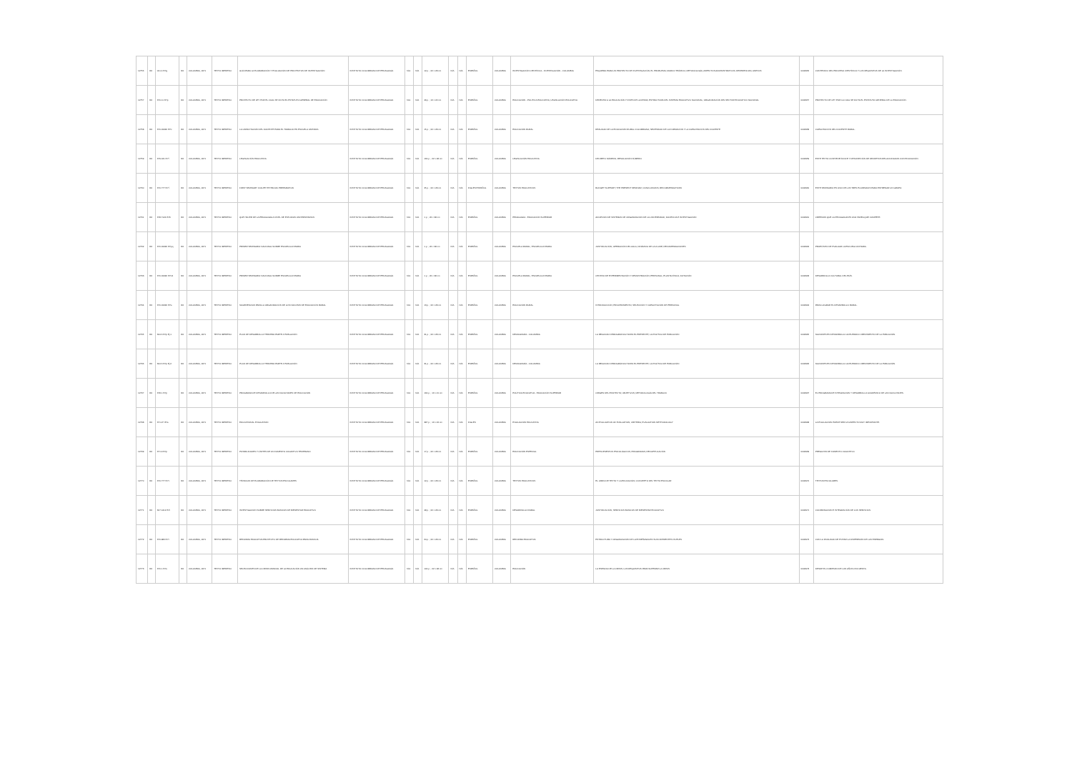| 12756 | R4 | 001.4 I57g | R4 | COLOMBIA, 1971 | TEXTO IMPRESO | GUÍA PARA LA ELABORACIÓN Y EVALUACIÓN DE PROYECTOS DE INVESTIGACIÓN | INSTITUTO COLOMBIANO DE PEDAGOGÍA | N/A | N/A | 12 p. ; 22 x 28 cm | N/A | N/A | ESPAÑOL | COLOMBIA | INVESTIGACIÓN CIENTÍFICA - INVESTIGACIÓN - COLOMBIA | ESQUEMA PARA UN PROYECTO DE INVESTIGACIÓN; EL PROBLEMA; MARCO TEÓRICO; METODOLOGÍA; ASPECTOS ADMINISTRATIVOS; REFERENCIAS; ANEXOS | 0002956 | CONTENIDO DEL PROCESO CIENTÍFICO Y LOS REQUISITOS DE LA INVESTIGACIÓN. |
| 12757 | R4 | 370.11 I57p | R4 | COLOMBIA, 1971 | TEXTO IMPRESO | PROYECTO DE LEY POR EL CUAL SE DICTA EL ESTATUTO GENERAL DE EDUCACIÓN | INSTITUTO COLOMBIANO DE PEDAGOGÍA | N/A | N/A | 49 p. ; 16 x 22 cm | N/A | N/A | ESPAÑOL | COLOMBIA | EDUCACIÓN - POLÍTICA EDUCATIVA; LEGISLACIÓN EDUCATIVA | DERECHO A LA EDUCACIÓN Y FINES DE LA MISMA; ESTRUCTURA DEL SISTEMA EDUCATIVO NACIONAL; ORGANIZACIÓN DEL SECTOR EDUCATIVO NACIONAL | 0002957 | PROYECTO DE LEY POR LA CUAL SE DICTA EL ESTATUTO GENERAL DE LA EDUCACIÓN. |
| 12758 | R4 | 370.19346 I57c | R4 | COLOMBIA, 1971 | TEXTO IMPRESO | LA CAPACITACIÓN DEL DOCENTE PARA EL TRABAJO EN ESCUELA UNITARIA | INSTITUTO COLOMBIANO DE PEDAGOGÍA | N/A | N/A | 15 p. ; 22 x 28 cm | N/A | N/A | ESPAÑOL | COLOMBIA | EDUCACIÓN RURAL | REALIDAD DE LA EDUCACIÓN RURAL COLOMBIANA; NECESIDAD DE LA FORMACIÓN Y LA CAPACITACIÓN DEL DOCENTE | 0002958 | CAPACITACIÓN DEL DOCENTE RURAL. |
| 12759 | R4 | 379.161 I57l | R4 | COLOMBIA, 1971 | TEXTO IMPRESO | LEGISLACIÓN EDUCATIVA | INSTITUTO COLOMBIANO DE PEDAGOGÍA | N/A | N/A | 164 p. ; 22 x 28 cm | N/A | N/A | ESPAÑOL | COLOMBIA | LEGISLACIÓN EDUCATIVA | DECRETO NÚMERO; RESOLUCIÓN NÚMERO | 0002959 | ESTE TEXTO CONTIENE ÍNDICE Y DESCRIPCIÓN DE DECRETOS RELACIONADOS CON EDUCACIÓN. |
| 12760 | R4 | 370.777 I57f | R4 | COLOMBIA, 1971 | TEXTO IMPRESO | FIRST SEMINARY ICOLPE TEXTBOOK PREPARATION | INSTITUTO COLOMBIANO DE PEDAGOGÍA | N/A | N/A | 25 p. ; 22 x 28 cm | N/A | N/A | INGLÉS ESPAÑOL | COLOMBIA | TEXTOS EDUCATIVOS | BUDGET SUPPORT; THE PRESENT SEMINAR; CONCLUSIONS; RECOMMENDATIONS | 0002960 | ESTE SEMINARIO ES UNO DE LOS TRES PLANEADOS PARA ENTRENAR UN GRUPO. |
| 12761 | R4 | 378.7124 I57b | R4 | COLOMBIA, 1971 | TEXTO IMPRESO | QUÉ HACER DE LA PEDAGOGÍA A NIVEL DE ESTUDIOS UNIVERSITARIOS | INSTITUTO COLOMBIANO DE PEDAGOGÍA | N/A | N/A | 1 p. ; 22 x 28 cm | N/A | N/A | ESPAÑOL | COLOMBIA | PEDAGOGÍA - EDUCACIÓN SUPERIOR | ADOPCIÓN DE SISTEMAS DE ORGANIZACIÓN DE LA UNIVERSIDAD; DOCENCIA E INVESTIGACIÓN | 0002961 | CREEMOS QUE LA PEDAGOGÍA ES UNA TAREA QUE COMPETE. |
| 12762 | R4 | 370.19346 I57pq | R4 | COLOMBIA, 1971 | TEXTO IMPRESO | PRIMER SEMINARIO NACIONAL SOBRE ESCUELA UNITARIA | INSTITUTO COLOMBIANO DE PEDAGOGÍA | N/A | N/A | 1 p. ; 22 x 28 cm | N/A | N/A | ESPAÑOL | COLOMBIA | ESCUELA RURAL; ESCUELA UNITARIA | JUSTIFICACIÓN; OPERACIÓN DEL AULA; DINÁMICA DE LA CLASE; RECOMENDACIONES | 0002962 | PROPÓSITO DE EVALUAR LA ESCUELA UNITARIA. |
| 12763 | R4 | 370.19346 I57c2 | R4 | COLOMBIA, 1971 | TEXTO IMPRESO | PRIMER SEMINARIO NACIONAL SOBRE ESCUELA UNITARIA | INSTITUTO COLOMBIANO DE PEDAGOGÍA | N/A | N/A | 1 p. ; 22 x 28 cm | N/A | N/A | ESPAÑOL | COLOMBIA | ESCUELA RURAL; ESCUELA UNITARIA | CENTRO DE EXPERIMENTACIÓN Y DEMOSTRACIÓN; PERSONAL; PLANTA FÍSICA; DOTACIÓN | 0002963 | DESARROLLO CULTURAL DEL PAÍS. |
| 12764 | R4 | 370.19346 I57s | R4 | COLOMBIA, 1971 | TEXTO IMPRESO | SUGERENCIAS PARA LA ORGANIZACIÓN DE LOS NÚCLEOS DE EDUCACIÓN RURAL | INSTITUTO COLOMBIANO DE PEDAGOGÍA | N/A | N/A | 13 p. ; 22 x 28 cm | N/A | N/A | ESPAÑOL | COLOMBIA | EDUCACIÓN RURAL | INTRODUCCIÓN; PROCEDIMIENTO; SELECCIÓN Y CAPACITACIÓN DE PERSONAL | 0002964 | PARA LOGRAR EL DESARROLLO RURAL. |
| 12765 | R4 | 304.6 I57p Ej.1 | R4 | COLOMBIA, 1971 | TEXTO IMPRESO | PLAN DE DESARROLLO TERCERA PARTE 4 POBLACIÓN | INSTITUTO COLOMBIANO DE PEDAGOGÍA | N/A | N/A | 31 p. ; 22 x 28 cm | N/A | N/A | ESPAÑOL | COLOMBIA | DEMOGRAFÍA - COLOMBIA | LA REALIDAD DEMOGRÁFICA HASTA EL PRESENTE; LA POLÍTICA DE POBLACIÓN | 0002965 | NACIONES EN DESARROLLO: ACELERADO CRECIMIENTO DE LA POBLACIÓN. |
| 12766 | R4 | 304.6 I57p Ej.2 | R4 | COLOMBIA, 1971 | TEXTO IMPRESO | PLAN DE DESARROLLO TERCERA PARTE 4 POBLACIÓN | INSTITUTO COLOMBIANO DE PEDAGOGÍA | N/A | N/A | 31 p. ; 22 x 28 cm | N/A | N/A | ESPAÑOL | COLOMBIA | DEMOGRAFÍA - COLOMBIA | LA REALIDAD DEMOGRÁFICA HASTA EL PRESENTE; LA POLÍTICA DE POBLACIÓN | 0002966 | NACIONES EN DESARROLLO: ACELERADO CRECIMIENTO DE LA POBLACIÓN. |
| 12767 | R4 | 378.1 I57p | R4 | COLOMBIA, 1971 | TEXTO IMPRESO | PROGRAMA DE DESARROLLO DE LAS FACULTADES DE EDUCACIÓN | INSTITUTO COLOMBIANO DE PEDAGOGÍA | N/A | N/A | 164 p. ; 16 x 21 cm | N/A | N/A | ESPAÑOL | COLOMBIA | POLÍTICA EDUCATIVA - EDUCACIÓN SUPERIOR | ORIGEN DEL PROYECTO; OBJETIVOS; METODOLOGÍA DEL TRABAJO | 0002967 | EL PROGRAMA DE INTEGRACIÓN Y DESARROLLO ACADÉMICO DE LAS FACULTADES. |
| 12768 | R4 | 371.27 I57e | R4 | COLOMBIA, 1971 | TEXTO IMPRESO | EDUCATIONAL EVALUATION | INSTITUTO COLOMBIANO DE PEDAGOGÍA | N/A | N/A | 387 p. ; 16 x 22 cm | N/A | N/A | INGLÉS | COLOMBIA | EVALUACIÓN EDUCATIVA | AN EVALUATION OF EVALUATION; CRITERIA; EVALUATION METHODOLOGY | 0002968 | LA EVALUACIÓN PUEDE SER UN ASPECTO MUY IMPORTANTE. |
| 12769 | R4 | 371.9 I57p | R4 | COLOMBIA, 1971 | TEXTO IMPRESO | POSIBILIDADES Y LÍMITES DE UN FOMENTO COGNITIVO TEMPRANO | INSTITUTO COLOMBIANO DE PEDAGOGÍA | N/A | N/A | 17 p. ; 22 x 28 cm | N/A | N/A | ESPAÑOL | COLOMBIA | EDUCACIÓN ESPECIAL | PRESUPUESTOS PSICOLÓGICOS; PROGRAMAS; RECAPITULACIÓN | 0002969 | PREGUNTA DE FOMENTO COGNITIVO. |
| 12770 | R4 | 370.777 I57t | R4 | COLOMBIA, 1971 | TEXTO IMPRESO | TÉCNICAS DE ELABORACIÓN DE TEXTOS ESCOLARES | INSTITUTO COLOMBIANO DE PEDAGOGÍA | N/A | N/A | 12 p. ; 22 x 28 cm | N/A | N/A | ESPAÑOL | COLOMBIA | TEXTOS EDUCATIVOS | EL LIBRO DE TEXTO Y LA EDUCACIÓN; CONCEPTO DEL TEXTO ESCOLAR | 0002970 | TEXTOS ESCOLARES. |
| 12771 | R4 | 307.1412 I57i | R4 | COLOMBIA, 1971 | TEXTO IMPRESO | INVESTIGACIÓN SOBRE SERVICIOS BÁSICOS DE BIENESTAR EDUCATIVO | INSTITUTO COLOMBIANO DE PEDAGOGÍA | N/A | N/A | 48 p. ; 22 x 28 cm | N/A | N/A | ESPAÑOL | COLOMBIA | DESARROLLO RURAL | JUSTIFICACIÓN; SERVICIOS BÁSICOS DE BIENESTAR EDUCATIVO | 0002971 | COORDINACIÓN E INTEGRACIÓN DE LOS SERVICIOS. |
| 12772 | R4 | 370.986 I57r | R4 | COLOMBIA, 1971 | TEXTO IMPRESO | REFORMA EDUCATIVA PROYECTO DE REFORMA EDUCATIVA PARA FRANCIA | INSTITUTO COLOMBIANO DE PEDAGOGÍA | N/A | N/A | 64 p. ; 22 x 28 cm | N/A | N/A | ESPAÑOL | COLOMBIA | REFORMA EDUCATIVA | ESTRUCTURA Y ORGANIZACIÓN DE LA ENSEÑANZA EN SUS DIFERENTES NIVELES | 0002972 | CON LA FINALIDAD DE EVITAR LA DISPERSIÓN DE LAS ENERGÍAS. |
| 12773 | R4 | 370.1 I57s | R4 | COLOMBIA, 1971 | TEXTO IMPRESO | SELECCIONES DE LA CRISIS MUNDIAL DE LA EDUCACIÓN UN ANÁLISIS DE SISTEMA | INSTITUTO COLOMBIANO DE PEDAGOGÍA | N/A | N/A | 104 p. ; 22 x 28 cm | N/A | N/A | ESPAÑOL | COLOMBIA | EDUCACIÓN | LA ESENCIA DE LA CRISIS; LOS REQUISITOS PARA SUPERAR LA CRISIS | 0002973 | DESDE EL COMIENZO DE LOS AÑOS CINCUENTA. |